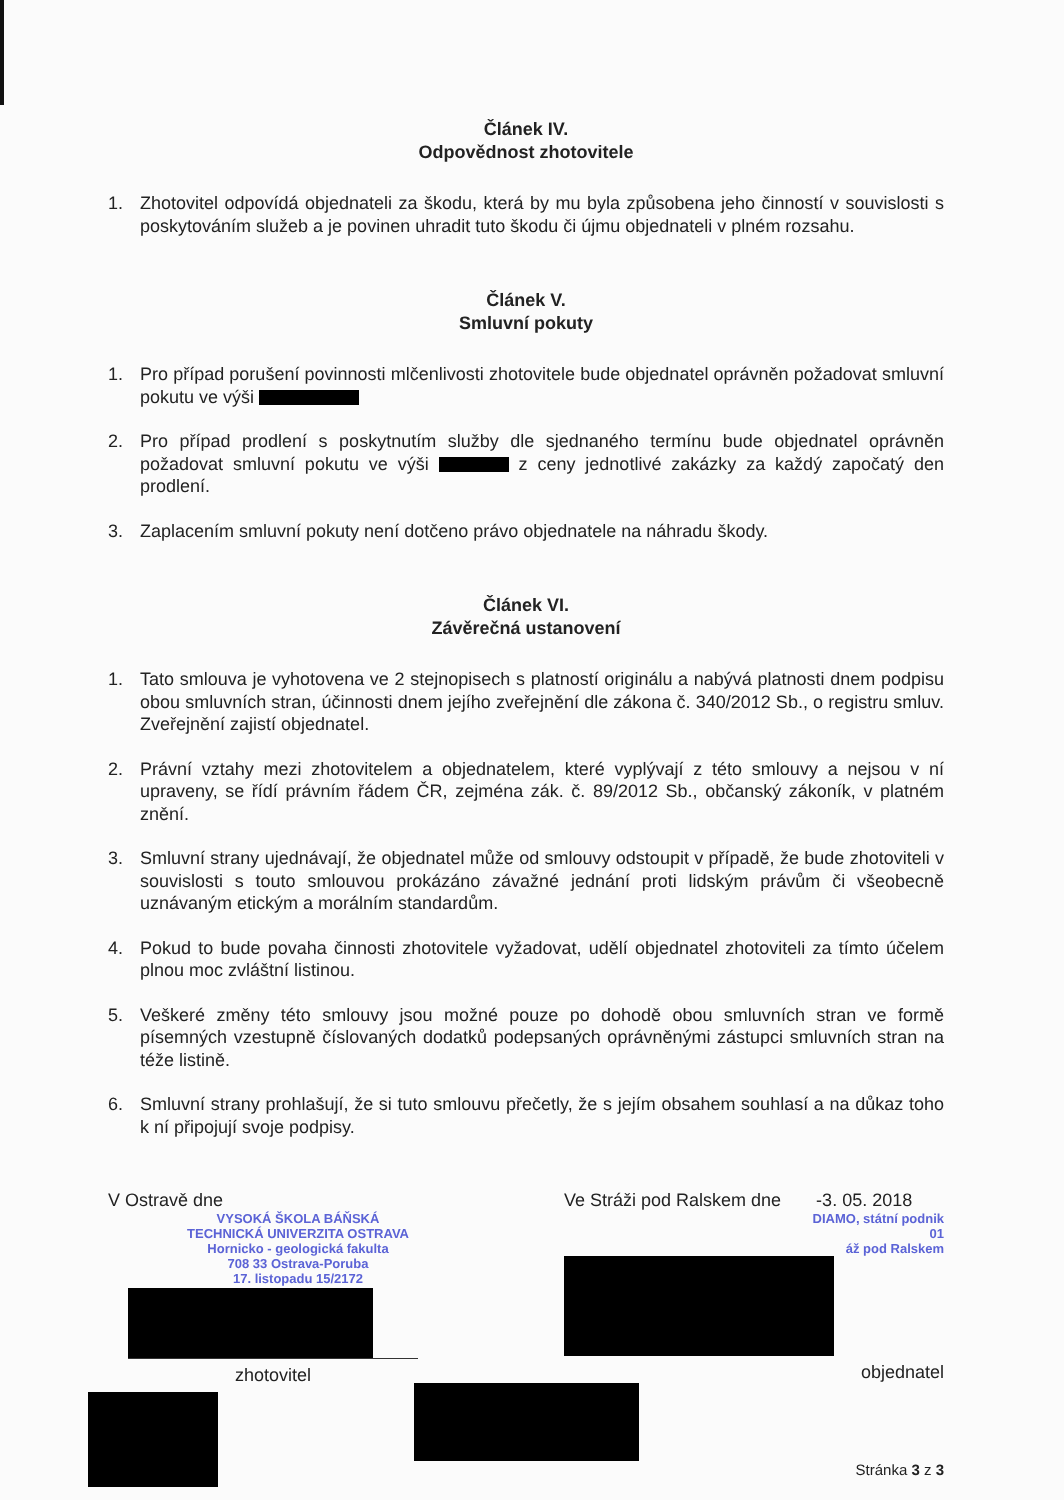Článek IV.
Odpovědnost zhotovitele
1. Zhotovitel odpovídá objednateli za škodu, která by mu byla způsobena jeho činností v souvislosti s poskytováním služeb a je povinen uhradit tuto škodu či újmu objednateli v plném rozsahu.
Článek V.
Smluvní pokuty
1. Pro případ porušení povinnosti mlčenlivosti zhotovitele bude objednatel oprávněn požadovat smluvní pokutu ve výši
2. Pro případ prodlení s poskytnutím služby dle sjednaného termínu bude objednatel oprávněn požadovat smluvní pokutu ve výši z ceny jednotlivé zakázky za každý započatý den prodlení.
3. Zaplacením smluvní pokuty není dotčeno právo objednatele na náhradu škody.
Článek VI.
Závěrečná ustanovení
1. Tato smlouva je vyhotovena ve 2 stejnopisech s platností originálu a nabývá platnosti dnem podpisu obou smluvních stran, účinnosti dnem jejího zveřejnění dle zákona č. 340/2012 Sb., o registru smluv. Zveřejnění zajistí objednatel.
2. Právní vztahy mezi zhotovitelem a objednatelem, které vyplývají z této smlouvy a nejsou v ní upraveny, se řídí právním řádem ČR, zejména zák. č. 89/2012 Sb., občanský zákoník, v platném znění.
3. Smluvní strany ujednávají, že objednatel může od smlouvy odstoupit v případě, že bude zhotoviteli v souvislosti s touto smlouvou prokázáno závažné jednání proti lidským právům či všeobecně uznávaným etickým a morálním standardům.
4. Pokud to bude povaha činnosti zhotovitele vyžadovat, udělí objednatel zhotoviteli za tímto účelem plnou moc zvláštní listinou.
5. Veškeré změny této smlouvy jsou možné pouze po dohodě obou smluvních stran ve formě písemných vzestupně číslovaných dodatků podepsaných oprávněnými zástupci smluvních stran na téže listině.
6. Smluvní strany prohlašují, že si tuto smlouvu přečetly, že s jejím obsahem souhlasí a na důkaz toho k ní připojují svoje podpisy.
V Ostravě dne
VYSOKÁ ŠKOLA BÁŇSKÁ
TECHNICKÁ UNIVERZITA OSTRAVA
Hornicko - geologická fakulta
708 33 Ostrava-Poruba
17. listopadu 15/2172
zhotovitel
Ve Stráži pod Ralskem dne -3. 05. 2018
DIAMO, státní podnik
01
áž pod Ralskem
objednatel
Stránka 3 z 3